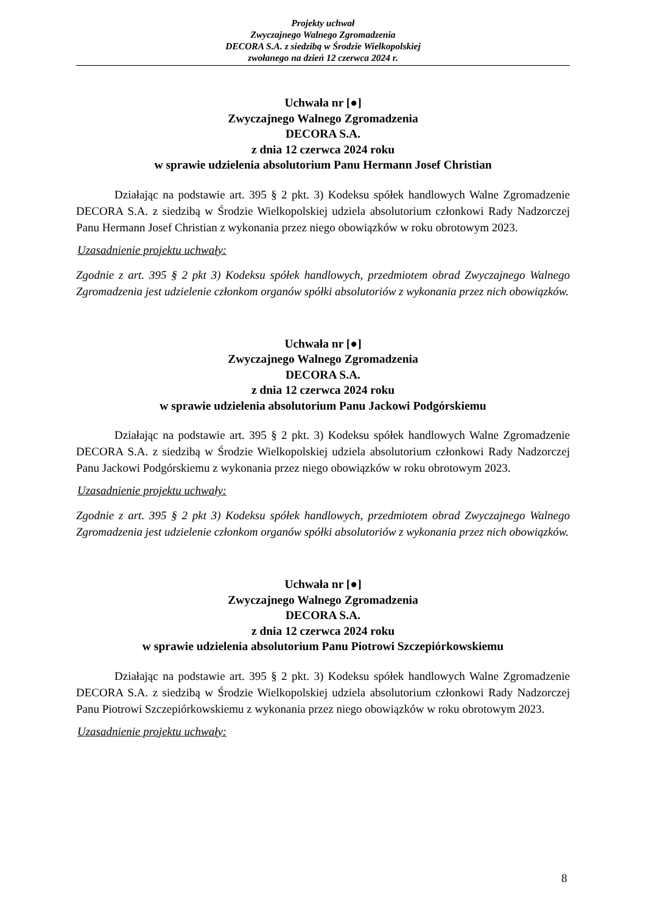Projekty uchwał
Zwyczajnego Walnego Zgromadzenia
DECORA S.A. z siedzibą w Środzie Wielkopolskiej
zwołanego na dzień 12 czerwca 2024 r.
Uchwała nr [●]
Zwyczajnego Walnego Zgromadzenia
DECORA S.A.
z dnia 12 czerwca 2024 roku
w sprawie udzielenia absolutorium Panu Hermann Josef Christian
Działając na podstawie art. 395 § 2 pkt. 3) Kodeksu spółek handlowych Walne Zgromadzenie DECORA S.A. z siedzibą w Środzie Wielkopolskiej udziela absolutorium członkowi Rady Nadzorczej Panu Hermann Josef Christian z wykonania przez niego obowiązków w roku obrotowym 2023.
Uzasadnienie projektu uchwały:
Zgodnie z art. 395 § 2 pkt 3) Kodeksu spółek handlowych, przedmiotem obrad Zwyczajnego Walnego Zgromadzenia jest udzielenie członkom organów spółki absolutoriów z wykonania przez nich obowiązków.
Uchwała nr [●]
Zwyczajnego Walnego Zgromadzenia
DECORA S.A.
z dnia 12 czerwca 2024 roku
w sprawie udzielenia absolutorium Panu Jackowi Podgórskiemu
Działając na podstawie art. 395 § 2 pkt. 3) Kodeksu spółek handlowych Walne Zgromadzenie DECORA S.A. z siedzibą w Środzie Wielkopolskiej udziela absolutorium członkowi Rady Nadzorczej Panu Jackowi Podgórskiemu z wykonania przez niego obowiązków w roku obrotowym 2023.
Uzasadnienie projektu uchwały:
Zgodnie z art. 395 § 2 pkt 3) Kodeksu spółek handlowych, przedmiotem obrad Zwyczajnego Walnego Zgromadzenia jest udzielenie członkom organów spółki absolutoriów z wykonania przez nich obowiązków.
Uchwała nr [●]
Zwyczajnego Walnego Zgromadzenia
DECORA S.A.
z dnia 12 czerwca 2024 roku
w sprawie udzielenia absolutorium Panu Piotrowi Szczepiórkowskiemu
Działając na podstawie art. 395 § 2 pkt. 3) Kodeksu spółek handlowych Walne Zgromadzenie DECORA S.A. z siedzibą w Środzie Wielkopolskiej udziela absolutorium członkowi Rady Nadzorczej Panu Piotrowi Szczepiórkowskiemu z wykonania przez niego obowiązków w roku obrotowym 2023.
Uzasadnienie projektu uchwały:
8